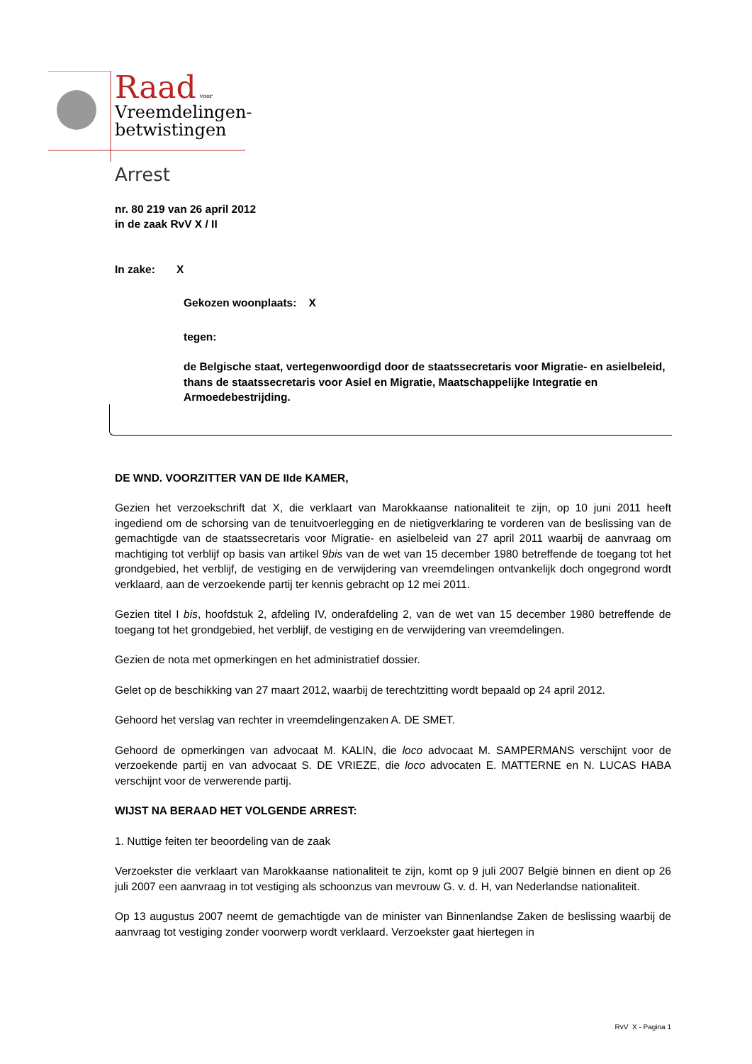Raad voor
Vreemdelingen-
betwistingen
Arrest
nr. 80 219 van 26 april 2012
in de zaak RvV X / II
In zake: X
Gekozen woonplaats: X
tegen:
de Belgische staat, vertegenwoordigd door de staatssecretaris voor Migratie- en asielbeleid, thans de staatssecretaris voor Asiel en Migratie, Maatschappelijke Integratie en Armoedebestrijding.
DE WND. VOORZITTER VAN DE IIde KAMER,
Gezien het verzoekschrift dat X, die verklaart van Marokkaanse nationaliteit te zijn, op 10 juni 2011 heeft ingediend om de schorsing van de tenuitvoerlegging en de nietigverklaring te vorderen van de beslissing van de gemachtigde van de staatssecretaris voor Migratie- en asielbeleid van 27 april 2011 waarbij de aanvraag om machtiging tot verblijf op basis van artikel 9bis van de wet van 15 december 1980 betreffende de toegang tot het grondgebied, het verblijf, de vestiging en de verwijdering van vreemdelingen ontvankelijk doch ongegrond wordt verklaard, aan de verzoekende partij ter kennis gebracht op 12 mei 2011.
Gezien titel I bis, hoofdstuk 2, afdeling IV, onderafdeling 2, van de wet van 15 december 1980 betreffende de toegang tot het grondgebied, het verblijf, de vestiging en de verwijdering van vreemdelingen.
Gezien de nota met opmerkingen en het administratief dossier.
Gelet op de beschikking van 27 maart 2012, waarbij de terechtzitting wordt bepaald op 24 april 2012.
Gehoord het verslag van rechter in vreemdelingenzaken A. DE SMET.
Gehoord de opmerkingen van advocaat M. KALIN, die loco advocaat M. SAMPERMANS verschijnt voor de verzoekende partij en van advocaat S. DE VRIEZE, die loco advocaten E. MATTERNE en N. LUCAS HABA verschijnt voor de verwerende partij.
WIJST NA BERAAD HET VOLGENDE ARREST:
1. Nuttige feiten ter beoordeling van de zaak
Verzoekster die verklaart van Marokkaanse nationaliteit te zijn, komt op 9 juli 2007 België binnen en dient op 26 juli 2007 een aanvraag in tot vestiging als schoonzus van mevrouw G. v. d. H, van Nederlandse nationaliteit.
Op 13 augustus 2007 neemt de gemachtigde van de minister van Binnenlandse Zaken de beslissing waarbij de aanvraag tot vestiging zonder voorwerp wordt verklaard. Verzoekster gaat hiertegen in
RvV X - Pagina 1